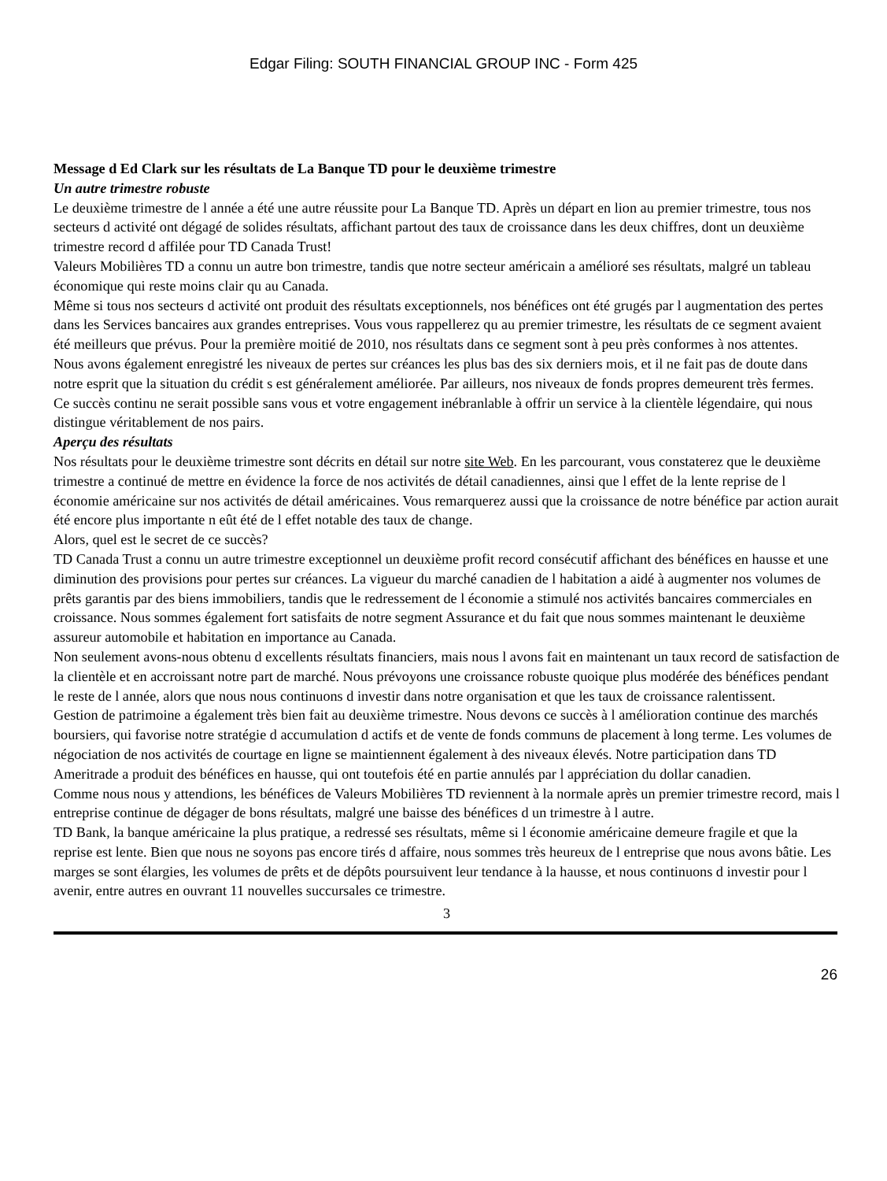Edgar Filing: SOUTH FINANCIAL GROUP INC - Form 425
Message d Ed Clark sur les résultats de La Banque TD pour le deuxième trimestre
Un autre trimestre robuste
Le deuxième trimestre de l année a été une autre réussite pour La Banque TD. Après un départ en lion au premier trimestre, tous nos secteurs d activité ont dégagé de solides résultats, affichant partout des taux de croissance dans les deux chiffres, dont un deuxième trimestre record d affilée pour TD Canada Trust!
Valeurs Mobilières TD a connu un autre bon trimestre, tandis que notre secteur américain a amélioré ses résultats, malgré un tableau économique qui reste moins clair qu au Canada.
Même si tous nos secteurs d activité ont produit des résultats exceptionnels, nos bénéfices ont été grugés par l augmentation des pertes dans les Services bancaires aux grandes entreprises. Vous vous rappellerez qu au premier trimestre, les résultats de ce segment avaient été meilleurs que prévus. Pour la première moitié de 2010, nos résultats dans ce segment sont à peu près conformes à nos attentes.
Nous avons également enregistré les niveaux de pertes sur créances les plus bas des six derniers mois, et il ne fait pas de doute dans notre esprit que la situation du crédit s est généralement améliorée. Par ailleurs, nos niveaux de fonds propres demeurent très fermes.
Ce succès continu ne serait possible sans vous et votre engagement inébranlable à offrir un service à la clientèle légendaire, qui nous distingue véritablement de nos pairs.
Aperçu des résultats
Nos résultats pour le deuxième trimestre sont décrits en détail sur notre site Web. En les parcourant, vous constaterez que le deuxième trimestre a continué de mettre en évidence la force de nos activités de détail canadiennes, ainsi que l effet de la lente reprise de l économie américaine sur nos activités de détail américaines. Vous remarquerez aussi que la croissance de notre bénéfice par action aurait été encore plus importante n eût été de l effet notable des taux de change.
Alors, quel est le secret de ce succès?
TD Canada Trust a connu un autre trimestre exceptionnel un deuxième profit record consécutif affichant des bénéfices en hausse et une diminution des provisions pour pertes sur créances. La vigueur du marché canadien de l habitation a aidé à augmenter nos volumes de prêts garantis par des biens immobiliers, tandis que le redressement de l économie a stimulé nos activités bancaires commerciales en croissance. Nous sommes également fort satisfaits de notre segment Assurance et du fait que nous sommes maintenant le deuxième assureur automobile et habitation en importance au Canada.
Non seulement avons-nous obtenu d excellents résultats financiers, mais nous l avons fait en maintenant un taux record de satisfaction de la clientèle et en accroissant notre part de marché. Nous prévoyons une croissance robuste quoique plus modérée des bénéfices pendant le reste de l année, alors que nous nous continuons d investir dans notre organisation et que les taux de croissance ralentissent.
Gestion de patrimoine a également très bien fait au deuxième trimestre. Nous devons ce succès à l amélioration continue des marchés boursiers, qui favorise notre stratégie d accumulation d actifs et de vente de fonds communs de placement à long terme. Les volumes de négociation de nos activités de courtage en ligne se maintiennent également à des niveaux élevés. Notre participation dans TD Ameritrade a produit des bénéfices en hausse, qui ont toutefois été en partie annulés par l appréciation du dollar canadien.
Comme nous nous y attendions, les bénéfices de Valeurs Mobilières TD reviennent à la normale après un premier trimestre record, mais l entreprise continue de dégager de bons résultats, malgré une baisse des bénéfices d un trimestre à l autre.
TD Bank, la banque américaine la plus pratique, a redressé ses résultats, même si l économie américaine demeure fragile et que la reprise est lente. Bien que nous ne soyons pas encore tirés d affaire, nous sommes très heureux de l entreprise que nous avons bâtie. Les marges se sont élargies, les volumes de prêts et de dépôts poursuivent leur tendance à la hausse, et nous continuons d investir pour l avenir, entre autres en ouvrant 11 nouvelles succursales ce trimestre.
3
26